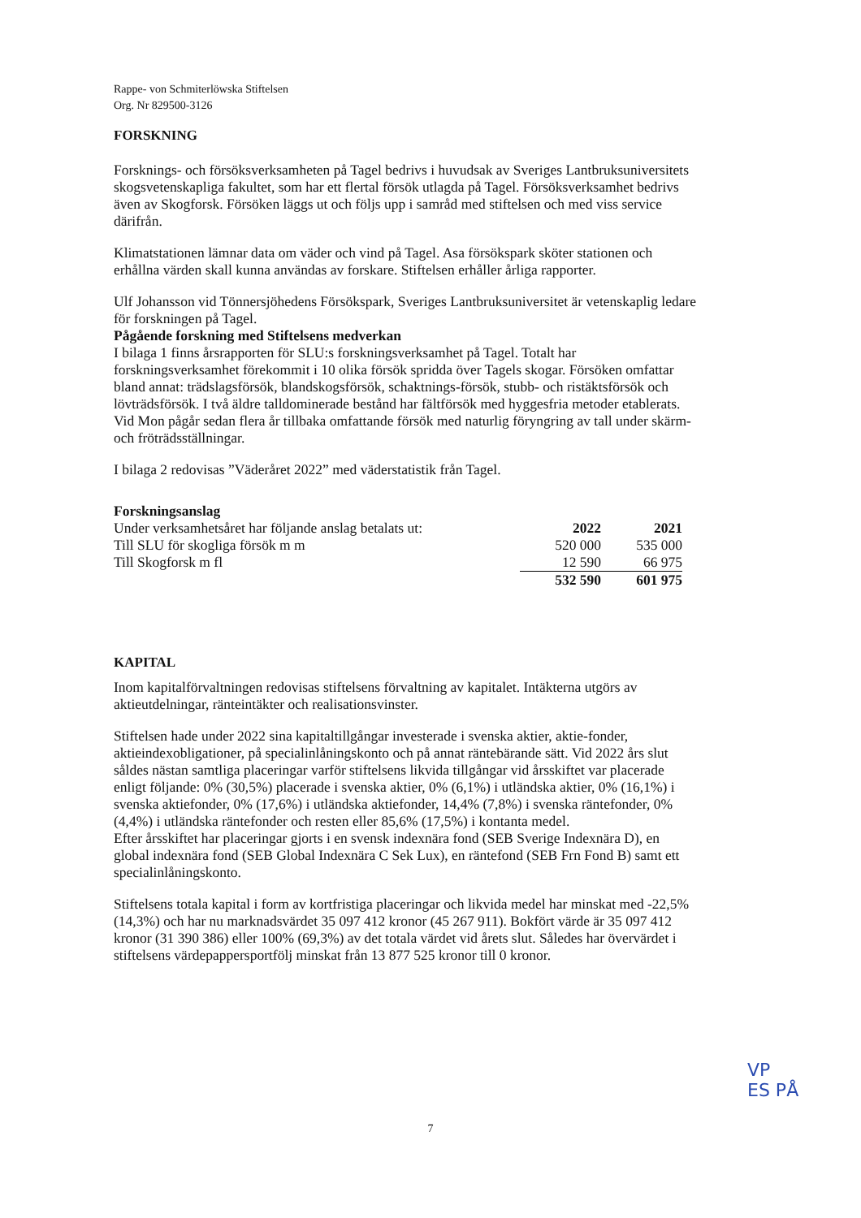Rappe- von Schmiterlöwska Stiftelsen
Org. Nr 829500-3126
FORSKNING
Forsknings- och försöksverksamheten på Tagel bedrivs i huvudsak av Sveriges Lantbruksuniversitets skogsvetenskapliga fakultet, som har ett flertal försök utlagda på Tagel. Försöksverksamhet bedrivs även av Skogforsk. Försöken läggs ut och följs upp i samråd med stiftelsen och med viss service därifrån.
Klimatstationen lämnar data om väder och vind på Tagel. Asa försökspark sköter stationen och erhållna värden skall kunna användas av forskare. Stiftelsen erhåller årliga rapporter.
Ulf Johansson vid Tönnersjöhedens Försökspark, Sveriges Lantbruksuniversitet är vetenskaplig ledare för forskningen på Tagel.
Pågående forskning med Stiftelsens medverkan
I bilaga 1 finns årsrapporten för SLU:s forskningsverksamhet på Tagel. Totalt har forskningsverksamhet förekommit i 10 olika försök spridda över Tagels skogar. Försöken omfattar bland annat: trädslagsförsök, blandskogsförsök, schaktnings-försök, stubb- och ristäktsförsök och lövträdsförsök. I två äldre talldominerade bestånd har fältförsök med hyggesfria metoder etablerats. Vid Mon pågår sedan flera år tillbaka omfattande försök med naturlig föryngring av tall under skärm- och fröträdsställningar.
I bilaga 2 redovisas ”Väderåret 2022” med väderstatistik från Tagel.
| Forskningsanslag | | |
| Under verksamhetsåret har följande anslag betalats ut: | 2022 | 2021 |
| Till SLU för skogliga försök m m | 520 000 | 535 000 |
| Till Skogforsk m fl | 12 590 | 66 975 |
| | 532 590 | 601 975 |
KAPITAL
Inom kapitalförvaltningen redovisas stiftelsens förvaltning av kapitalet. Intäkterna utgörs av aktieutdelningar, ränteintäkter och realisationsvinster.
Stiftelsen hade under 2022 sina kapitaltillgångar investerade i svenska aktier, aktie-fonder, aktieindexobligationer, på specialinlåningskonto och på annat räntebärande sätt. Vid 2022 års slut såldes nästan samtliga placeringar varför stiftelsens likvida tillgångar vid årsskiftet var placerade enligt följande: 0% (30,5%) placerade i svenska aktier, 0% (6,1%) i utländska aktier, 0% (16,1%) i svenska aktiefonder, 0% (17,6%) i utländska aktiefonder, 14,4% (7,8%) i svenska räntefonder, 0% (4,4%) i utländska räntefonder och resten eller 85,6% (17,5%) i kontanta medel.
Efter årsskiftet har placeringar gjorts i en svensk indexnära fond (SEB Sverige Indexnära D), en global indexnära fond (SEB Global Indexnära C Sek Lux), en räntefond (SEB Frn Fond B) samt ett specialinlåningskonto.
Stiftelsens totala kapital i form av kortfristiga placeringar och likvida medel har minskat med -22,5% (14,3%) och har nu marknadsvärdet 35 097 412 kronor (45 267 911). Bokfört värde är 35 097 412 kronor (31 390 386) eller 100% (69,3%) av det totala värdet vid årets slut. Således har övervärdet i stiftelsens värdepappersportfölj minskat från 13 877 525 kronor till 0 kronor.
VP
ES PÅ
7